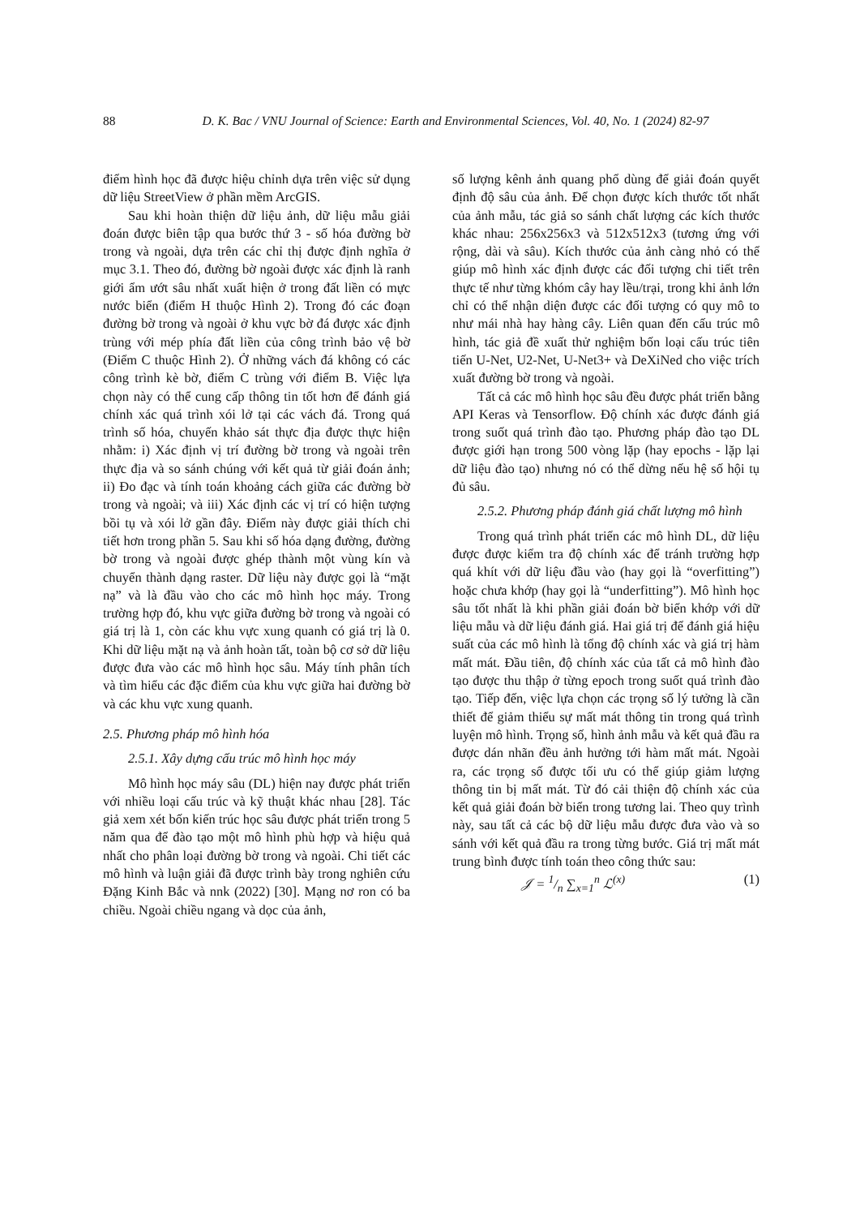88 D. K. Bac / VNU Journal of Science: Earth and Environmental Sciences, Vol. 40, No. 1 (2024) 82-97
điểm hình học đã được hiệu chỉnh dựa trên việc sử dụng dữ liệu StreetView ở phần mềm ArcGIS.
Sau khi hoàn thiện dữ liệu ảnh, dữ liệu mẫu giải đoán được biên tập qua bước thứ 3 - số hóa đường bờ trong và ngoài, dựa trên các chỉ thị được định nghĩa ở mục 3.1. Theo đó, đường bờ ngoài được xác định là ranh giới ẩm ướt sâu nhất xuất hiện ở trong đất liền có mực nước biển (điểm H thuộc Hình 2). Trong đó các đoạn đường bờ trong và ngoài ở khu vực bờ đá được xác định trùng với mép phía đất liền của công trình bảo vệ bờ (Điểm C thuộc Hình 2). Ở những vách đá không có các công trình kè bờ, điểm C trùng với điểm B. Việc lựa chọn này có thể cung cấp thông tin tốt hơn để đánh giá chính xác quá trình xói lở tại các vách đá. Trong quá trình số hóa, chuyến khảo sát thực địa được thực hiện nhằm: i) Xác định vị trí đường bờ trong và ngoài trên thực địa và so sánh chúng với kết quả từ giải đoán ảnh; ii) Đo đạc và tính toán khoảng cách giữa các đường bờ trong và ngoài; và iii) Xác định các vị trí có hiện tượng bồi tụ và xói lở gần đây. Điểm này được giải thích chi tiết hơn trong phần 5. Sau khi số hóa dạng đường, đường bờ trong và ngoài được ghép thành một vùng kín và chuyển thành dạng raster. Dữ liệu này được gọi là “mặt nạ” và là đầu vào cho các mô hình học máy. Trong trường hợp đó, khu vực giữa đường bờ trong và ngoài có giá trị là 1, còn các khu vực xung quanh có giá trị là 0. Khi dữ liệu mặt nạ và ảnh hoàn tất, toàn bộ cơ sở dữ liệu được đưa vào các mô hình học sâu. Máy tính phân tích và tìm hiểu các đặc điểm của khu vực giữa hai đường bờ và các khu vực xung quanh.
2.5. Phương pháp mô hình hóa
2.5.1. Xây dựng cấu trúc mô hình học máy
Mô hình học máy sâu (DL) hiện nay được phát triển với nhiều loại cấu trúc và kỹ thuật khác nhau [28]. Tác giả xem xét bốn kiến trúc học sâu được phát triển trong 5 năm qua để đào tạo một mô hình phù hợp và hiệu quả nhất cho phân loại đường bờ trong và ngoài. Chi tiết các mô hình và luận giải đã được trình bày trong nghiên cứu Đặng Kinh Bắc và nnk (2022) [30]. Mạng nơ ron có ba chiều. Ngoài chiều ngang và dọc của ảnh,
số lượng kênh ảnh quang phổ dùng để giải đoán quyết định độ sâu của ảnh. Để chọn được kích thước tốt nhất của ảnh mẫu, tác giả so sánh chất lượng các kích thước khác nhau: 256x256x3 và 512x512x3 (tương ứng với rộng, dài và sâu). Kích thước của ảnh càng nhỏ có thể giúp mô hình xác định được các đối tượng chi tiết trên thực tế như từng khóm cây hay lều/trại, trong khi ảnh lớn chỉ có thể nhận diện được các đối tượng có quy mô to như mái nhà hay hàng cây. Liên quan đến cấu trúc mô hình, tác giả đề xuất thử nghiệm bốn loại cấu trúc tiên tiến U-Net, U2-Net, U-Net3+ và DeXiNed cho việc trích xuất đường bờ trong và ngoài.
Tất cả các mô hình học sâu đều được phát triển bằng API Keras và Tensorflow. Độ chính xác được đánh giá trong suốt quá trình đào tạo. Phương pháp đào tạo DL được giới hạn trong 500 vòng lặp (hay epochs - lặp lại dữ liệu đào tạo) nhưng nó có thể dừng nếu hệ số hội tụ đủ sâu.
2.5.2. Phương pháp đánh giá chất lượng mô hình
Trong quá trình phát triển các mô hình DL, dữ liệu được được kiểm tra độ chính xác để tránh trường hợp quá khít với dữ liệu đầu vào (hay gọi là “overfitting”) hoặc chưa khớp (hay gọi là “underfitting”). Mô hình học sâu tốt nhất là khi phần giải đoán bờ biển khớp với dữ liệu mẫu và dữ liệu đánh giá. Hai giá trị để đánh giá hiệu suất của các mô hình là tổng độ chính xác và giá trị hàm mất mát. Đầu tiên, độ chính xác của tất cả mô hình đào tạo được thu thập ở từng epoch trong suốt quá trình đào tạo. Tiếp đến, việc lựa chọn các trọng số lý tưởng là cần thiết để giảm thiểu sự mất mát thông tin trong quá trình luyện mô hình. Trọng số, hình ảnh mẫu và kết quả đầu ra được dán nhãn đều ảnh hưởng tới hàm mất mát. Ngoài ra, các trọng số được tối ưu có thể giúp giảm lượng thông tin bị mất mát. Từ đó cải thiện độ chính xác của kết quả giải đoán bờ biển trong tương lai. Theo quy trình này, sau tất cả các bộ dữ liệu mẫu được đưa vào và so sánh với kết quả đầu ra trong từng bước. Giá trị mất mát trung bình được tính toán theo công thức sau:
𝒥 = 1/n ∑<sub>x=1</sub><sup>n</sup> ℒ<sup>(x)</sup> (1)